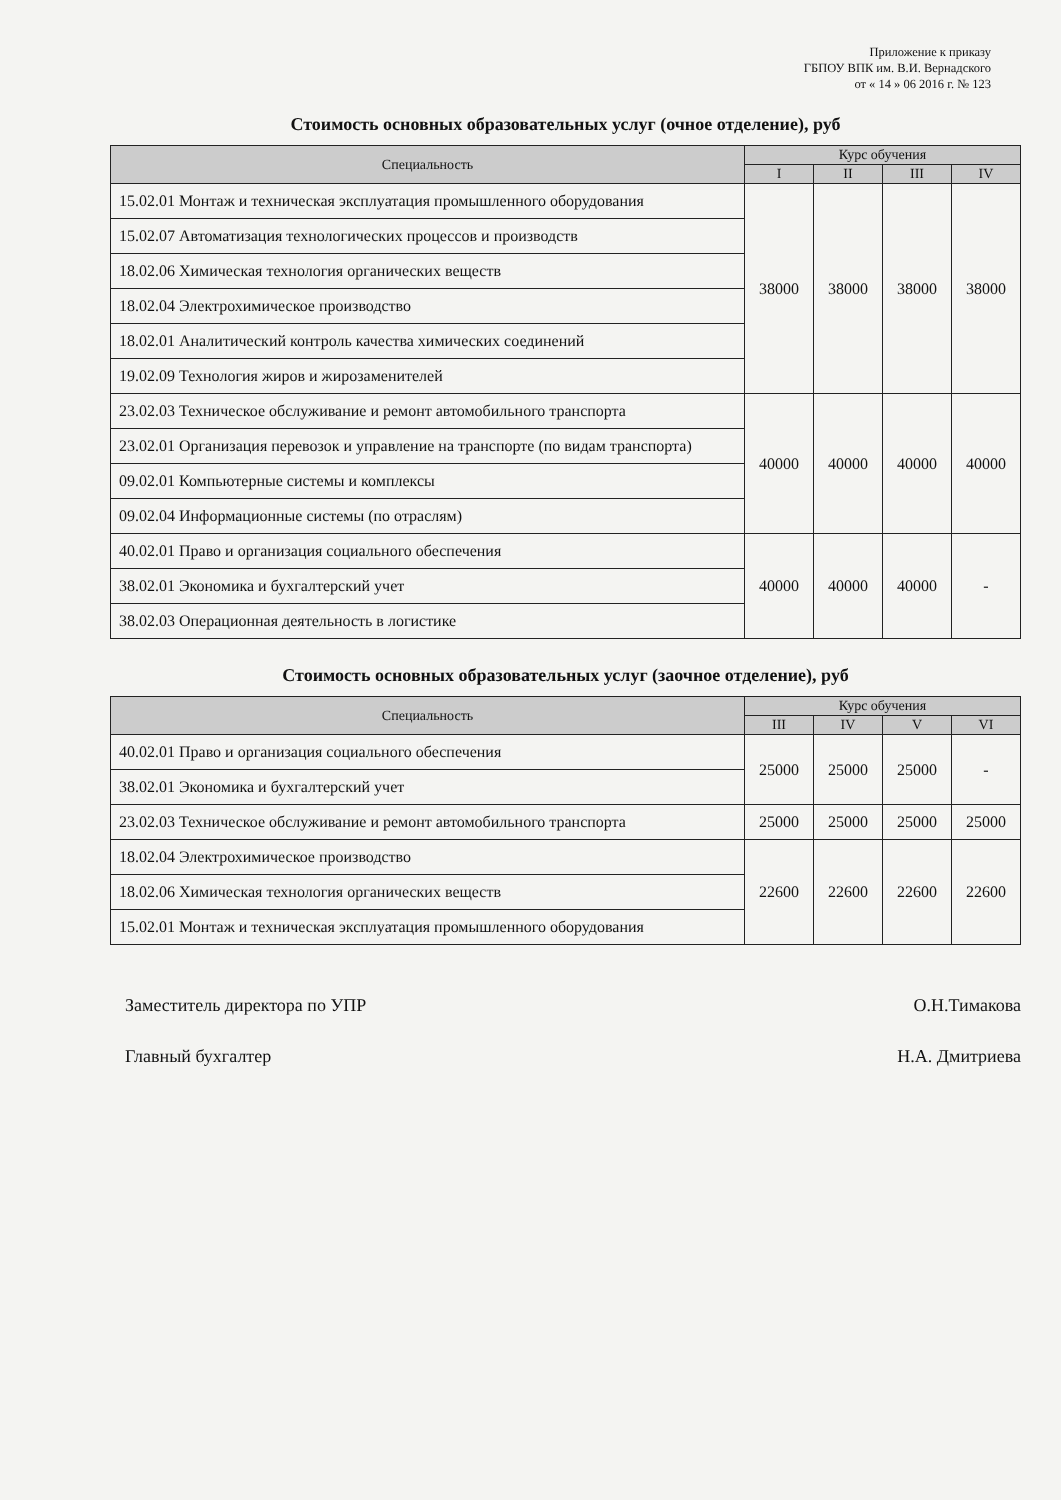Приложение к приказу
ГБПОУ ВПК им. В.И. Вернадского
от « 14 » 06 2016 г. № 123
Стоимость основных образовательных услуг (очное отделение), руб
| Специальность | Курс обучения | | | |
| --- | --- | --- | --- | --- |
| | I | II | III | IV |
| 15.02.01 Монтаж и техническая эксплуатация промышленного оборудования | 38000 | 38000 | 38000 | 38000 |
| 15.02.07 Автоматизация технологических процессов и производств | | | | |
| 18.02.06 Химическая технология органических веществ | | | | |
| 18.02.04 Электрохимическое производство | | | | |
| 18.02.01 Аналитический контроль качества химических соединений | | | | |
| 19.02.09 Технология жиров и жирозаменителей | | | | |
| 23.02.03 Техническое обслуживание и ремонт автомобильного транспорта | 40000 | 40000 | 40000 | 40000 |
| 23.02.01 Организация перевозок и управление на транспорте (по видам транспорта) | | | | |
| 09.02.01 Компьютерные системы и комплексы | | | | |
| 09.02.04 Информационные системы (по отраслям) | | | | |
| 40.02.01 Право и организация социального обеспечения | 40000 | 40000 | 40000 | - |
| 38.02.01 Экономика и бухгалтерский учет | | | | |
| 38.02.03 Операционная деятельность в логистике | | | | |
Стоимость основных образовательных услуг (заочное отделение), руб
| Специальность | Курс обучения | | | |
| --- | --- | --- | --- | --- |
| | III | IV | V | VI |
| 40.02.01 Право и организация социального обеспечения | 25000 | 25000 | 25000 | - |
| 38.02.01 Экономика и бухгалтерский учет | | | | |
| 23.02.03 Техническое обслуживание и ремонт автомобильного транспорта | 25000 | 25000 | 25000 | 25000 |
| 18.02.04 Электрохимическое производство | 22600 | 22600 | 22600 | 22600 |
| 18.02.06 Химическая технология органических веществ | | | | |
| 15.02.01 Монтаж и техническая эксплуатация промышленного оборудования | | | | |
Заместитель директора по УПР О.Н.Тимакова
Главный бухгалтер Н.А. Дмитриева